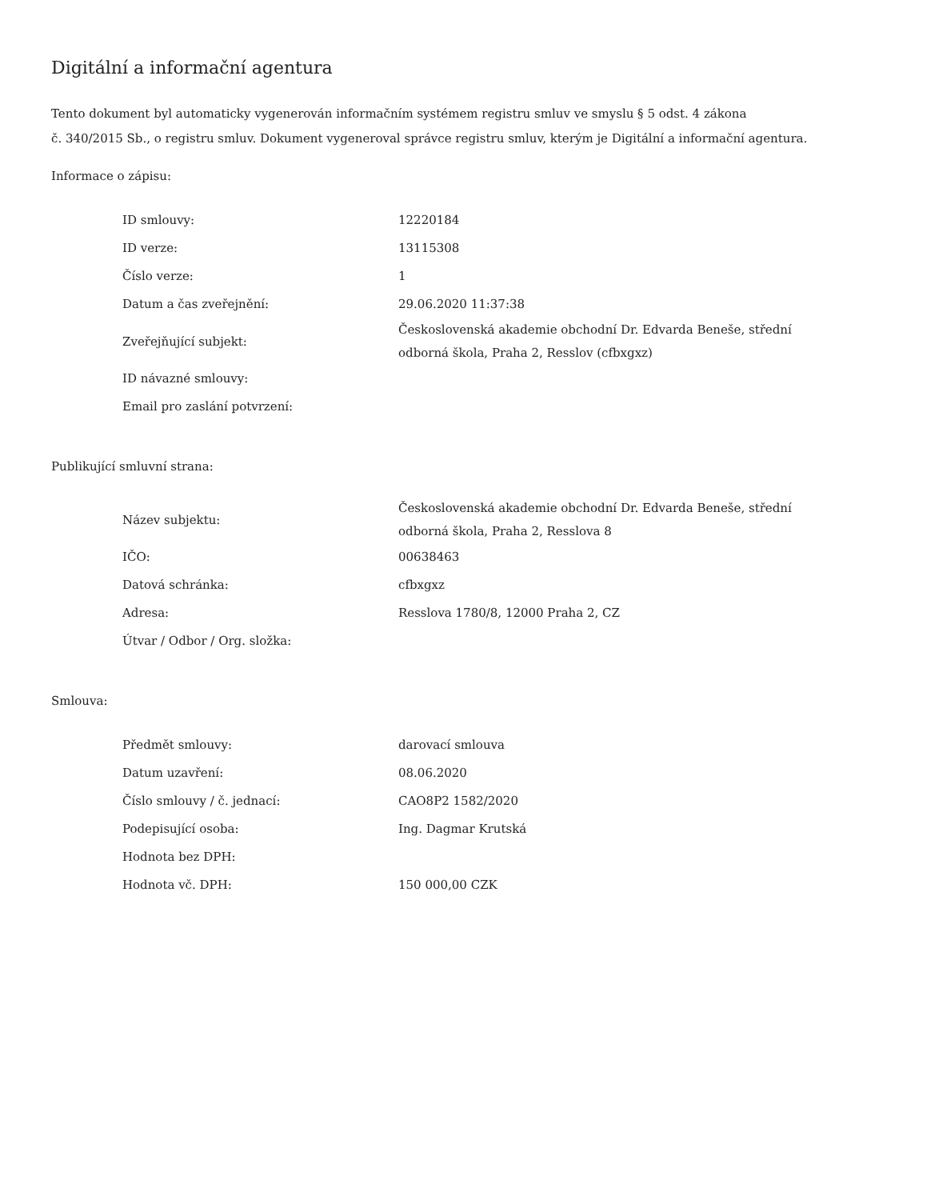Digitální a informační agentura
Tento dokument byl automaticky vygenerován informačním systémem registru smluv ve smyslu § 5 odst. 4 zákona
č. 340/2015 Sb., o registru smluv. Dokument vygeneroval správce registru smluv, kterým je Digitální a informační agentura.
Informace o zápisu:
| ID smlouvy: | 12220184 |
| ID verze: | 13115308 |
| Číslo verze: | 1 |
| Datum a čas zveřejnění: | 29.06.2020 11:37:38 |
| Zveřejňující subjekt: | Československá akademie obchodní Dr. Edvarda Beneše, střední odborná škola, Praha 2, Resslov (cfbxgxz) |
| ID návazné smlouvy: | |
| Email pro zaslání potvrzení: | |
Publikující smluvní strana:
| Název subjektu: | Československá akademie obchodní Dr. Edvarda Beneše, střední odborná škola, Praha 2, Resslova 8 |
| IČO: | 00638463 |
| Datová schránka: | cfbxgxz |
| Adresa: | Resslova 1780/8, 12000 Praha 2, CZ |
| Útvar / Odbor / Org. složka: | |
Smlouva:
| Předmět smlouvy: | darovací smlouva |
| Datum uzavření: | 08.06.2020 |
| Číslo smlouvy / č. jednací: | CAO8P2 1582/2020 |
| Podepisující osoba: | Ing. Dagmar Krutská |
| Hodnota bez DPH: | |
| Hodnota vč. DPH: | 150 000,00 CZK |